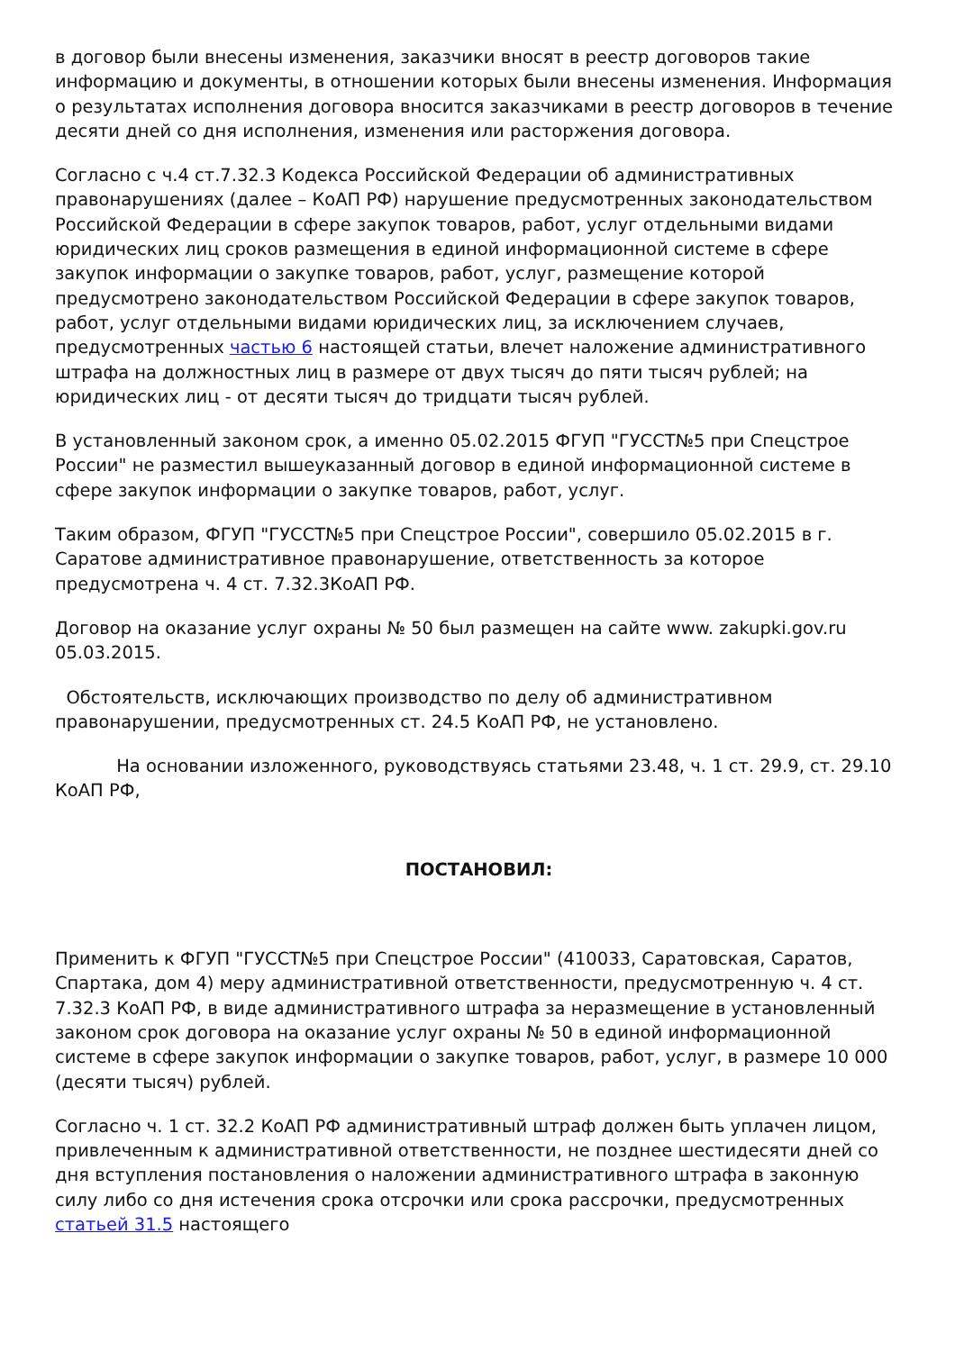в договор были внесены изменения, заказчики вносят в реестр договоров такие информацию и документы, в отношении которых были внесены изменения. Информация о результатах исполнения договора вносится заказчиками в реестр договоров в течение десяти дней со дня исполнения, изменения или расторжения договора.
Согласно с ч.4 ст.7.32.3 Кодекса Российской Федерации об административных правонарушениях (далее – КоАП РФ) нарушение предусмотренных законодательством Российской Федерации в сфере закупок товаров, работ, услуг отдельными видами юридических лиц сроков размещения в единой информационной системе в сфере закупок информации о закупке товаров, работ, услуг, размещение которой предусмотрено законодательством Российской Федерации в сфере закупок товаров, работ, услуг отдельными видами юридических лиц, за исключением случаев, предусмотренных частью 6 настоящей статьи, влечет наложение административного штрафа на должностных лиц в размере от двух тысяч до пяти тысяч рублей; на юридических лиц - от десяти тысяч до тридцати тысяч рублей.
В установленный законом срок, а именно 05.02.2015 ФГУП "ГУССТ№5 при Спецстрое России" не разместил вышеуказанный договор в единой информационной системе в сфере закупок информации о закупке товаров, работ, услуг.
Таким образом, ФГУП "ГУССТ№5 при Спецстрое России", совершило 05.02.2015 в г. Саратове административное правонарушение, ответственность за которое предусмотрена ч. 4 ст. 7.32.3КоАП РФ.
Договор на оказание услуг охраны № 50 был размещен на сайте www. zakupki.gov.ru 05.03.2015.
Обстоятельств, исключающих производство по делу об административном правонарушении, предусмотренных ст. 24.5 КоАП РФ, не установлено.
На основании изложенного, руководствуясь статьями 23.48, ч. 1 ст. 29.9, ст. 29.10 КоАП РФ,
ПОСТАНОВИЛ:
Применить к ФГУП "ГУССТ№5 при Спецстрое России" (410033, Саратовская, Саратов, Спартака, дом 4) меру административной ответственности, предусмотренную ч. 4 ст. 7.32.3 КоАП РФ, в виде административного штрафа за неразмещение в установленный законом срок договора на оказание услуг охраны № 50 в единой информационной системе в сфере закупок информации о закупке товаров, работ, услуг, в размере 10 000 (десяти тысяч) рублей.
Согласно ч. 1 ст. 32.2 КоАП РФ административный штраф должен быть уплачен лицом, привлеченным к административной ответственности, не позднее шестидесяти дней со дня вступления постановления о наложении административного штрафа в законную силу либо со дня истечения срока отсрочки или срока рассрочки, предусмотренных статьей 31.5 настоящего